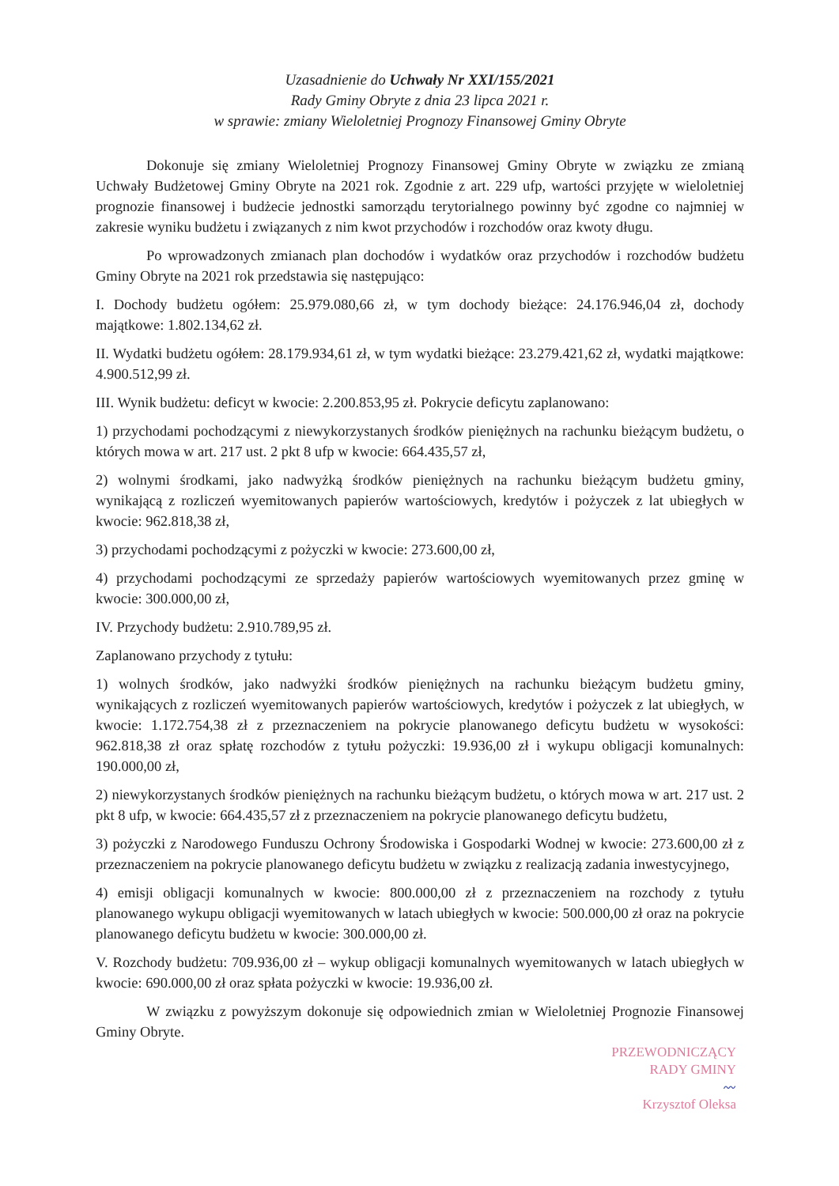Uzasadnienie do Uchwały Nr XXI/155/2021
Rady Gminy Obryte z dnia 23 lipca 2021 r.
w sprawie: zmiany Wieloletniej Prognozy Finansowej Gminy Obryte
Dokonuje się zmiany Wieloletniej Prognozy Finansowej Gminy Obryte w związku ze zmianą Uchwały Budżetowej Gminy Obryte na 2021 rok. Zgodnie z art. 229 ufp, wartości przyjęte w wieloletniej prognozie finansowej i budżecie jednostki samorządu terytorialnego powinny być zgodne co najmniej w zakresie wyniku budżetu i związanych z nim kwot przychodów i rozchodów oraz kwoty długu.
Po wprowadzonych zmianach plan dochodów i wydatków oraz przychodów i rozchodów budżetu Gminy Obryte na 2021 rok przedstawia się następująco:
I. Dochody budżetu ogółem: 25.979.080,66 zł, w tym dochody bieżące: 24.176.946,04 zł, dochody majątkowe: 1.802.134,62 zł.
II. Wydatki budżetu ogółem: 28.179.934,61 zł, w tym wydatki bieżące: 23.279.421,62 zł, wydatki majątkowe: 4.900.512,99 zł.
III. Wynik budżetu: deficyt w kwocie: 2.200.853,95 zł. Pokrycie deficytu zaplanowano:
1) przychodami pochodzącymi z niewykorzystanych środków pieniężnych na rachunku bieżącym budżetu, o których mowa w art. 217 ust. 2 pkt 8 ufp w kwocie: 664.435,57 zł,
2) wolnymi środkami, jako nadwyżką środków pieniężnych na rachunku bieżącym budżetu gminy, wynikającą z rozliczeń wyemitowanych papierów wartościowych, kredytów i pożyczek z lat ubiegłych w kwocie: 962.818,38 zł,
3) przychodami pochodzącymi z pożyczki w kwocie: 273.600,00 zł,
4) przychodami pochodzącymi ze sprzedaży papierów wartościowych wyemitowanych przez gminę w kwocie: 300.000,00 zł,
IV. Przychody budżetu: 2.910.789,95 zł.
Zaplanowano przychody z tytułu:
1) wolnych środków, jako nadwyżki środków pieniężnych na rachunku bieżącym budżetu gminy, wynikających z rozliczeń wyemitowanych papierów wartościowych, kredytów i pożyczek z lat ubiegłych, w kwocie: 1.172.754,38 zł z przeznaczeniem na pokrycie planowanego deficytu budżetu w wysokości: 962.818,38 zł oraz spłatę rozchodów z tytułu pożyczki: 19.936,00 zł i wykupu obligacji komunalnych: 190.000,00 zł,
2) niewykorzystanych środków pieniężnych na rachunku bieżącym budżetu, o których mowa w art. 217 ust. 2 pkt 8 ufp, w kwocie: 664.435,57 zł z przeznaczeniem na pokrycie planowanego deficytu budżetu,
3) pożyczki z Narodowego Funduszu Ochrony Środowiska i Gospodarki Wodnej w kwocie: 273.600,00 zł z przeznaczeniem na pokrycie planowanego deficytu budżetu w związku z realizacją zadania inwestycyjnego,
4) emisji obligacji komunalnych w kwocie: 800.000,00 zł z przeznaczeniem na rozchody z tytułu planowanego wykupu obligacji wyemitowanych w latach ubiegłych w kwocie: 500.000,00 zł oraz na pokrycie planowanego deficytu budżetu w kwocie: 300.000,00 zł.
V. Rozchody budżetu: 709.936,00 zł – wykup obligacji komunalnych wyemitowanych w latach ubiegłych w kwocie: 690.000,00 zł oraz spłata pożyczki w kwocie: 19.936,00 zł.
W związku z powyższym dokonuje się odpowiednich zmian w Wieloletniej Prognozie Finansowej Gminy Obryte.
PRZEWODNICZĄCY
RADY GMINY
〰
Krzysztof Oleksa